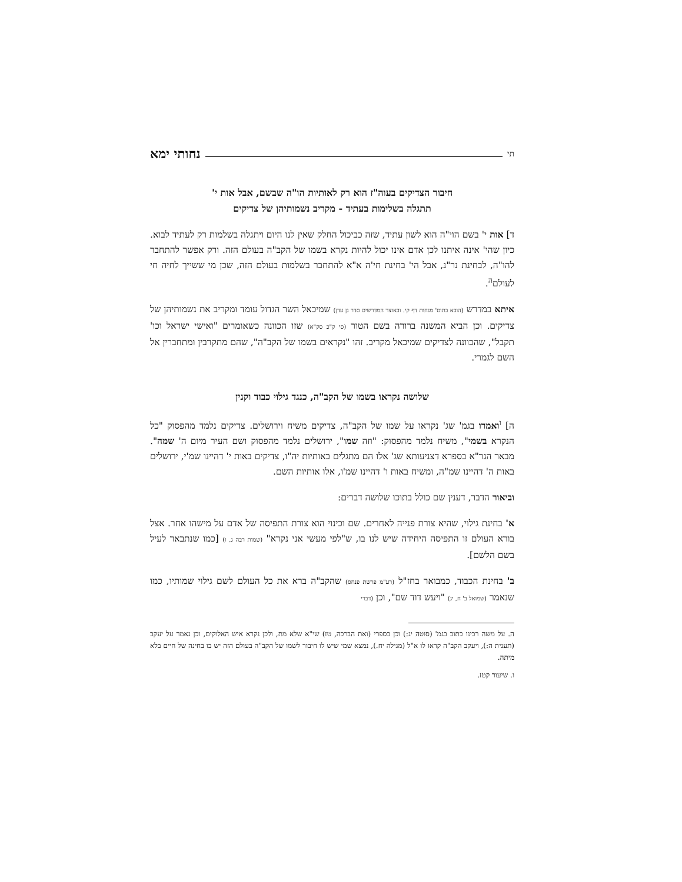תי נחותי ימא
חיבור הצדיקים בעוה"ז הוא רק לאותיות הו"ה שבשם, אבל אות י'
תתגלה בשלימות בעתיד - מקריב נשמותיהן של צדיקים
ד] אות י' בשם הוי"ה הוא לשון עתיד, שזה כביכול החלק שאין לנו היום ויתגלה בשלמות רק לעתיד לבוא. כיון שהי' אינה איתנו לכן אדם אינו יכול להיות נקרא בשמו של הקב"ה בעולם הזה. ורק אפשר להתחבר להו"ה, לבחינת נר"נ, אבל הי' בחינת חי'ה א"א להתחבר בשלמות בעולם הזה, שכן מי ששייך לחיה חי לעולם<sup>ה</sup>.
איתא במדרש (הובא בתוס' מנחות דף קי. ובאוצר המדרשים סדר גן עדן) שמיכאל השר הגדול עומד ומקריב את נשמותיהן של צדיקים. וכן הביא המשנה ברורה בשם הטור (סי ק"כ סק"א) שזו הכוונה כשאומרים "ואישי ישראל וכו' תקבל", שהכוונה לצדיקים שמיכאל מקריב. זהו "נקראים בשמו של הקב"ה", שהם מתקרבין ומתחברין אל השם לגמרי.
שלושה נקראו בשמו של הקב"ה, כנגד גילוי כבוד וקנין
ה] <sup>ו</sup>ואמרו בגמ' שג' נקראו על שמו של הקב"ה, צדיקים משיח וירושלים. צדיקים נלמד מהפסוק "כל הנקרא בשמי", משיח נלמד מהפסוק: "וזה שמו", ירושלים נלמד מהפסוק ושם העיר מיום ה' שמה". מבאר הגר"א בספרא דצניעותא שג' אלו הם מתגלים באותיות יה"ו, צדיקים באות י' דהיינו שמ'י, ירושלים באות ה' דהיינו שמ"ה, ומשיח באות ו' דהיינו שמ'ו, אלו אותיות השם.
וביאור הדבר, דענין שם כולל בתוכו שלושה דברים:
א' בחינת גילוי, שהיא צורת פנייה לאחרים. שם וכינוי הוא צורת התפיסה של אדם על מישהו אחר. אצל בורא העולם זו התפיסה היחידה שיש לנו בו, ש"לפי מעשי אני נקרא" (שמות רבה ג, ו) [כמו שנתבאר לעיל בשם הלשם].
ב' בחינת הכבוד, כמבואר בחז"ל (רע"מ פרשת פנחס) שהקב"ה ברא את כל העולם לשם גילוי שמותיו, כמו שנאמר (שמואל ב' ח, יג) "ויעש דוד שם", וכן (דברי
ה. על משה רבינו כתוב בגמ' (סוטה יג:) וכן בספרי (ואת הברכה, טז) שי"א שלא מת, ולכן נקרא איש האלוקים, וכן נאמר על יעקב (תענית ה:), ויעקב הקב"ה קראו לו א"ל (מגילה יח.), נמצא שמי שיש לו חיבור לשמו של הקב"ה בעולם הזה יש בו בחינה של חיים בלא מיתה.
ו. שיעור קטז.